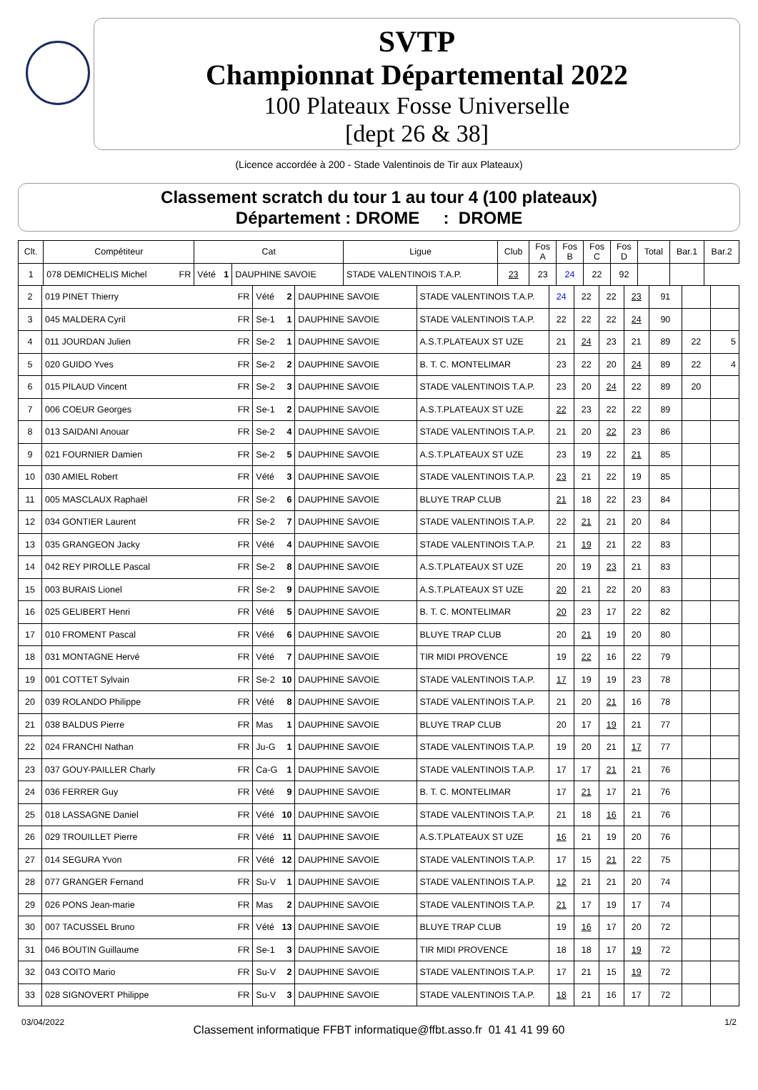SVTP
Championnat Départemental 2022
100 Plateaux Fosse Universelle
[dept 26 & 38]
(Licence accordée à 200 - Stade Valentinois de Tir aux Plateaux)
Classement scratch du tour 1 au tour 4 (100 plateaux)
Département : DROME : DROME
| Clt. | Compétiteur | Cat | | Ligue | Club | Fos A | Fos B | Fos C | Fos D | Total | Bar.1 | Bar.2 |
| --- | --- | --- | --- | --- | --- | --- | --- | --- | --- | --- | --- | --- |
| 1 | 078 DEMICHELIS Michel FR | Vété 1 | | DAUPHINE SAVOIE | STADE VALENTINOIS T.A.P. | 23 | 23 | 24 | 22 | 92 | | |
| 2 | 019 PINET Thierry FR | Vété 2 | DAUPHINE SAVOIE | STADE VALENTINOIS T.A.P. | 24 | 22 | 22 | 23 | 91 | | |
| 3 | 045 MALDERA Cyril FR | Se-1 1 | DAUPHINE SAVOIE | STADE VALENTINOIS T.A.P. | 22 | 22 | 22 | 24 | 90 | | |
| 4 | 011 JOURDAN Julien FR | Se-2 1 | DAUPHINE SAVOIE | A.S.T.PLATEAUX ST UZE | 21 | 24 | 23 | 21 | 89 | 22 | 5 |
| 5 | 020 GUIDO Yves FR | Se-2 2 | DAUPHINE SAVOIE | B. T. C. MONTELIMAR | 23 | 22 | 20 | 24 | 89 | 22 | 4 |
| 6 | 015 PILAUD Vincent FR | Se-2 3 | DAUPHINE SAVOIE | STADE VALENTINOIS T.A.P. | 23 | 20 | 24 | 22 | 89 | 20 | |
| 7 | 006 COEUR Georges FR | Se-1 2 | DAUPHINE SAVOIE | A.S.T.PLATEAUX ST UZE | 22 | 23 | 22 | 22 | 89 | | |
| 8 | 013 SAIDANI Anouar FR | Se-2 4 | DAUPHINE SAVOIE | STADE VALENTINOIS T.A.P. | 21 | 20 | 22 | 23 | 86 | | |
| 9 | 021 FOURNIER Damien FR | Se-2 5 | DAUPHINE SAVOIE | A.S.T.PLATEAUX ST UZE | 23 | 19 | 22 | 21 | 85 | | |
| 10 | 030 AMIEL Robert FR | Vété 3 | DAUPHINE SAVOIE | STADE VALENTINOIS T.A.P. | 23 | 21 | 22 | 19 | 85 | | |
| 11 | 005 MASCLAUX Raphaël FR | Se-2 6 | DAUPHINE SAVOIE | BLUYE TRAP CLUB | 21 | 18 | 22 | 23 | 84 | | |
| 12 | 034 GONTIER Laurent FR | Se-2 7 | DAUPHINE SAVOIE | STADE VALENTINOIS T.A.P. | 22 | 21 | 21 | 20 | 84 | | |
| 13 | 035 GRANGEON Jacky FR | Vété 4 | DAUPHINE SAVOIE | STADE VALENTINOIS T.A.P. | 21 | 19 | 21 | 22 | 83 | | |
| 14 | 042 REY PIROLLE Pascal FR | Se-2 8 | DAUPHINE SAVOIE | A.S.T.PLATEAUX ST UZE | 20 | 19 | 23 | 21 | 83 | | |
| 15 | 003 BURAIS Lionel FR | Se-2 9 | DAUPHINE SAVOIE | A.S.T.PLATEAUX ST UZE | 20 | 21 | 22 | 20 | 83 | | |
| 16 | 025 GELIBERT Henri FR | Vété 5 | DAUPHINE SAVOIE | B. T. C. MONTELIMAR | 20 | 23 | 17 | 22 | 82 | | |
| 17 | 010 FROMENT Pascal FR | Vété 6 | DAUPHINE SAVOIE | BLUYE TRAP CLUB | 20 | 21 | 19 | 20 | 80 | | |
| 18 | 031 MONTAGNE Hervé FR | Vété 7 | DAUPHINE SAVOIE | TIR MIDI PROVENCE | 19 | 22 | 16 | 22 | 79 | | |
| 19 | 001 COTTET Sylvain FR | Se-2 10 | DAUPHINE SAVOIE | STADE VALENTINOIS T.A.P. | 17 | 19 | 19 | 23 | 78 | | |
| 20 | 039 ROLANDO Philippe FR | Vété 8 | DAUPHINE SAVOIE | STADE VALENTINOIS T.A.P. | 21 | 20 | 21 | 16 | 78 | | |
| 21 | 038 BALDUS Pierre FR | Mas 1 | DAUPHINE SAVOIE | BLUYE TRAP CLUB | 20 | 17 | 19 | 21 | 77 | | |
| 22 | 024 FRANCHI Nathan FR | Ju-G 1 | DAUPHINE SAVOIE | STADE VALENTINOIS T.A.P. | 19 | 20 | 21 | 17 | 77 | | |
| 23 | 037 GOUY-PAILLER Charly FR | Ca-G 1 | DAUPHINE SAVOIE | STADE VALENTINOIS T.A.P. | 17 | 17 | 21 | 21 | 76 | | |
| 24 | 036 FERRER Guy FR | Vété 9 | DAUPHINE SAVOIE | B. T. C. MONTELIMAR | 17 | 21 | 17 | 21 | 76 | | |
| 25 | 018 LASSAGNE Daniel FR | Vété 10 | DAUPHINE SAVOIE | STADE VALENTINOIS T.A.P. | 21 | 18 | 16 | 21 | 76 | | |
| 26 | 029 TROUILLET Pierre FR | Vété 11 | DAUPHINE SAVOIE | A.S.T.PLATEAUX ST UZE | 16 | 21 | 19 | 20 | 76 | | |
| 27 | 014 SEGURA Yvon FR | Vété 12 | DAUPHINE SAVOIE | STADE VALENTINOIS T.A.P. | 17 | 15 | 21 | 22 | 75 | | |
| 28 | 077 GRANGER Fernand FR | Su-V 1 | DAUPHINE SAVOIE | STADE VALENTINOIS T.A.P. | 12 | 21 | 21 | 20 | 74 | | |
| 29 | 026 PONS Jean-marie FR | Mas 2 | DAUPHINE SAVOIE | STADE VALENTINOIS T.A.P. | 21 | 17 | 19 | 17 | 74 | | |
| 30 | 007 TACUSSEL Bruno FR | Vété 13 | DAUPHINE SAVOIE | BLUYE TRAP CLUB | 19 | 16 | 17 | 20 | 72 | | |
| 31 | 046 BOUTIN Guillaume FR | Se-1 3 | DAUPHINE SAVOIE | TIR MIDI PROVENCE | 18 | 18 | 17 | 19 | 72 | | |
| 32 | 043 COITO Mario FR | Su-V 2 | DAUPHINE SAVOIE | STADE VALENTINOIS T.A.P. | 17 | 21 | 15 | 19 | 72 | | |
| 33 | 028 SIGNOVERT Philippe FR | Su-V 3 | DAUPHINE SAVOIE | STADE VALENTINOIS T.A.P. | 18 | 21 | 16 | 17 | 72 | | |
03/04/2022 Classement informatique FFBT informatique@ffbt.asso.fr 01 41 41 99 60 1/2